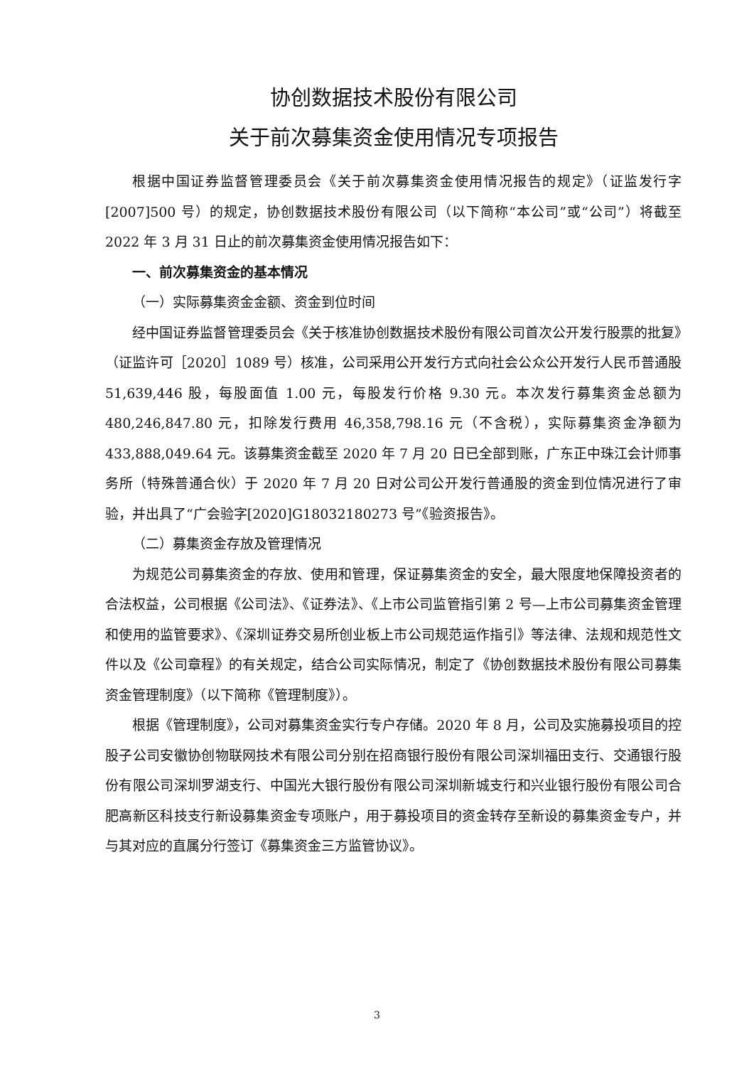协创数据技术股份有限公司
关于前次募集资金使用情况专项报告
根据中国证券监督管理委员会《关于前次募集资金使用情况报告的规定》（证监发行字[2007]500 号）的规定，协创数据技术股份有限公司（以下简称“本公司”或“公司”）将截至 2022 年 3 月 31 日止的前次募集资金使用情况报告如下：
一、前次募集资金的基本情况
（一）实际募集资金金额、资金到位时间
经中国证券监督管理委员会《关于核准协创数据技术股份有限公司首次公开发行股票的批复》（证监许可［2020］1089 号）核准，公司采用公开发行方式向社会公众公开发行人民币普通股 51,639,446 股，每股面值 1.00 元，每股发行价格 9.30 元。本次发行募集资金总额为 480,246,847.80 元，扣除发行费用 46,358,798.16 元（不含税），实际募集资金净额为 433,888,049.64 元。该募集资金截至 2020 年 7 月 20 日已全部到账，广东正中珠江会计师事务所（特殊普通合伙）于 2020 年 7 月 20 日对公司公开发行普通股的资金到位情况进行了审验，并出具了“广会验字[2020]G18032180273 号”《验资报告》。
（二）募集资金存放及管理情况
为规范公司募集资金的存放、使用和管理，保证募集资金的安全，最大限度地保障投资者的合法权益，公司根据《公司法》、《证券法》、《上市公司监管指引第 2 号—上市公司募集资金管理和使用的监管要求》、《深圳证券交易所创业板上市公司规范运作指引》等法律、法规和规范性文件以及《公司章程》的有关规定，结合公司实际情况，制定了《协创数据技术股份有限公司募集资金管理制度》（以下简称《管理制度》）。
根据《管理制度》，公司对募集资金实行专户存储。2020 年 8 月，公司及实施募投项目的控股子公司安徽协创物联网技术有限公司分别在招商银行股份有限公司深圳福田支行、交通银行股份有限公司深圳罗湖支行、中国光大银行股份有限公司深圳新城支行和兴业银行股份有限公司合肥高新区科技支行新设募集资金专项账户，用于募投项目的资金转存至新设的募集资金专户，并与其对应的直属分行签订《募集资金三方监管协议》。
3